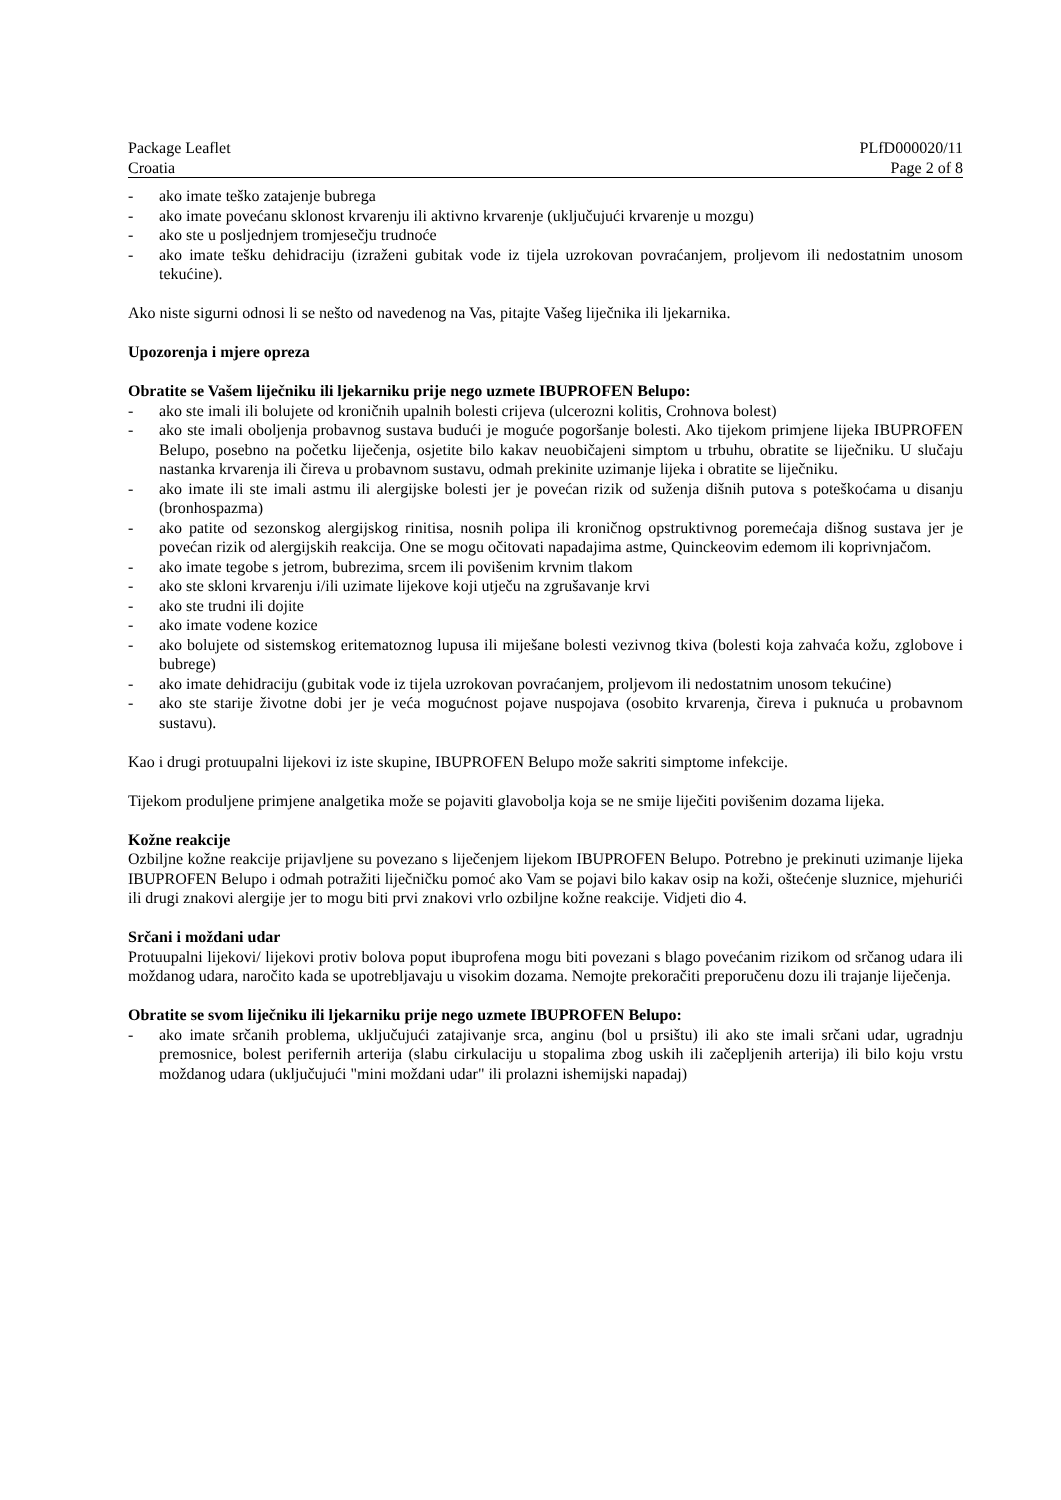Package Leaflet PLfD000020/11
Croatia Page 2 of 8
- ako imate teško zatajenje bubrega
- ako imate povećanu sklonost krvarenju ili aktivno krvarenje (uključujući krvarenje u mozgu)
- ako ste u posljednjem tromjesečju trudnoće
- ako imate tešku dehidraciju (izraženi gubitak vode iz tijela uzrokovan povraćanjem, proljevom ili nedostatnim unosom tekućine).
Ako niste sigurni odnosi li se nešto od navedenog na Vas, pitajte Vašeg liječnika ili ljekarnika.
Upozorenja i mjere opreza
Obratite se Vašem liječniku ili ljekarniku prije nego uzmete IBUPROFEN Belupo:
- ako ste imali ili bolujete od kroničnih upalnih bolesti crijeva (ulcerozni kolitis, Crohnova bolest)
- ako ste imali oboljenja probavnog sustava budući je moguće pogoršanje bolesti. Ako tijekom primjene lijeka IBUPROFEN Belupo, posebno na početku liječenja, osjetite bilo kakav neuobičajeni simptom u trbuhu, obratite se liječniku. U slučaju nastanka krvarenja ili čireva u probavnom sustavu, odmah prekinite uzimanje lijeka i obratite se liječniku.
- ako imate ili ste imali astmu ili alergijske bolesti jer je povećan rizik od suženja dišnih putova s poteškoćama u disanju (bronhospazma)
- ako patite od sezonskog alergijskog rinitisa, nosnih polipa ili kroničnog opstruktivnog poremećaja dišnog sustava jer je povećan rizik od alergijskih reakcija. One se mogu očitovati napadajima astme, Quinckeovim edemom ili koprivnjačom.
- ako imate tegobe s jetrom, bubrezima, srcem ili povišenim krvnim tlakom
- ako ste skloni krvarenju i/ili uzimate lijekove koji utječu na zgrušavanje krvi
- ako ste trudni ili dojite
- ako imate vodene kozice
- ako bolujete od sistemskog eritematoznog lupusa ili miješane bolesti vezivnog tkiva (bolesti koja zahvaća kožu, zglobove i bubrege)
- ako imate dehidraciju (gubitak vode iz tijela uzrokovan povraćanjem, proljevom ili nedostatnim unosom tekućine)
- ako ste starije životne dobi jer je veća mogućnost pojave nuspojava (osobito krvarenja, čireva i puknuća u probavnom sustavu).
Kao i drugi protuupalni lijekovi iz iste skupine, IBUPROFEN Belupo može sakriti simptome infekcije.
Tijekom produljene primjene analgetika može se pojaviti glavobolja koja se ne smije liječiti povišenim dozama lijeka.
Kožne reakcije
Ozbiljne kožne reakcije prijavljene su povezano s liječenjem lijekom IBUPROFEN Belupo. Potrebno je prekinuti uzimanje lijeka IBUPROFEN Belupo i odmah potražiti liječničku pomoć ako Vam se pojavi bilo kakav osip na koži, oštećenje sluznice, mjehurići ili drugi znakovi alergije jer to mogu biti prvi znakovi vrlo ozbiljne kožne reakcije. Vidjeti dio 4.
Srčani i moždani udar
Protuupalni lijekovi/ lijekovi protiv bolova poput ibuprofena mogu biti povezani s blago povećanim rizikom od srčanog udara ili moždanog udara, naročito kada se upotrebljavaju u visokim dozama. Nemojte prekoračiti preporučenu dozu ili trajanje liječenja.
Obratite se svom liječniku ili ljekarniku prije nego uzmete IBUPROFEN Belupo:
- ako imate srčanih problema, uključujući zatajivanje srca, anginu (bol u prsištu) ili ako ste imali srčani udar, ugradnju premosnice, bolest perifernih arterija (slabu cirkulaciju u stopalima zbog uskih ili začepljenih arterija) ili bilo koju vrstu moždanog udara (uključujući "mini moždani udar" ili prolazni ishemijski napadaj)